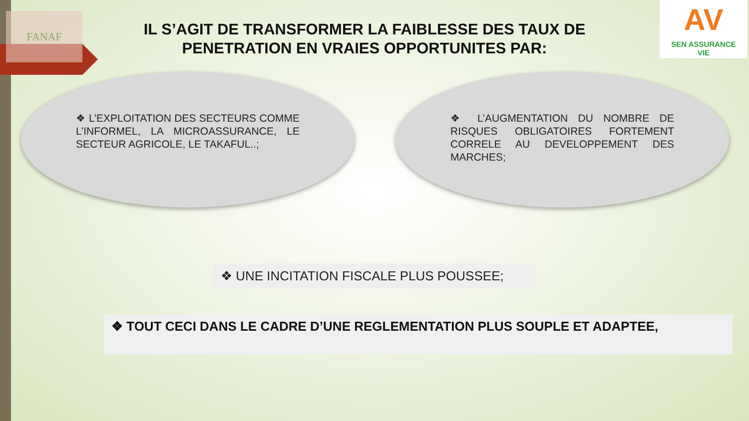FANAF
AV
SEN ASSURANCE
VIE
IL S’AGIT DE TRANSFORMER LA FAIBLESSE DES TAUX DE PENETRATION EN VRAIES OPPORTUNITES PAR:
❖ L’EXPLOITATION DES SECTEURS COMME L’INFORMEL, LA MICROASSURANCE, LE SECTEUR AGRICOLE, LE TAKAFUL..;
❖ L’AUGMENTATION DU NOMBRE DE RISQUES OBLIGATOIRES FORTEMENT CORRELE AU DEVELOPPEMENT DES MARCHES;
❖ UNE INCITATION FISCALE PLUS POUSSEE;
❖ TOUT CECI DANS LE CADRE D’UNE REGLEMENTATION PLUS SOUPLE ET ADAPTEE,